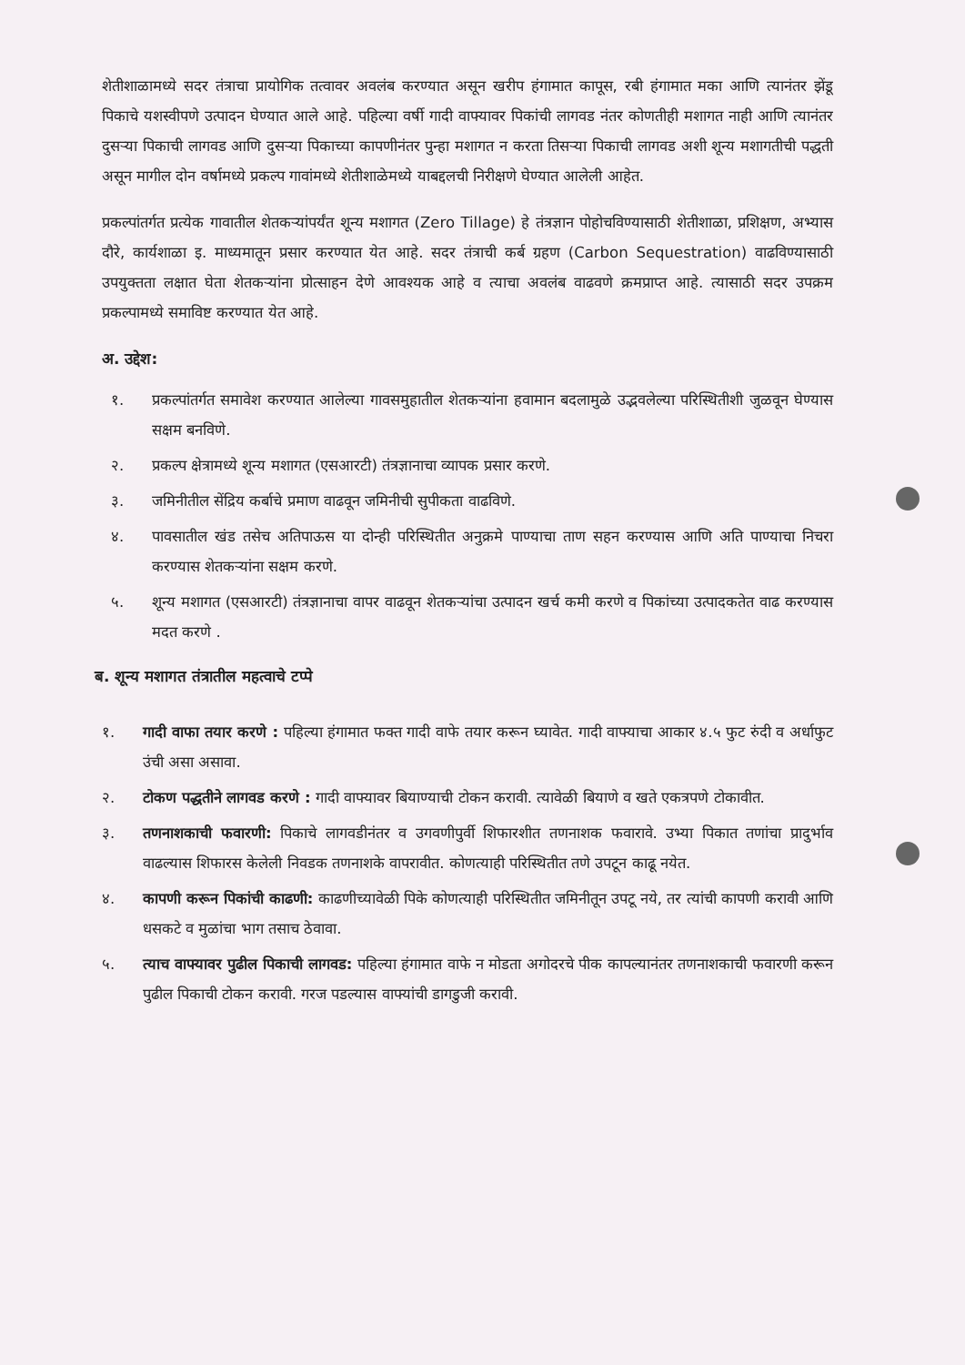शेतीशाळामध्ये सदर तंत्राचा प्रायोगिक तत्वावर अवलंब करण्यात असून खरीप हंगामात कापूस, रबी हंगामात मका आणि त्यानंतर झेंडू पिकाचे यशस्वीपणे उत्पादन घेण्यात आले आहे. पहिल्या वर्षी गादी वाफ्यावर पिकांची लागवड नंतर कोणतीही मशागत नाही आणि त्यानंतर दुसऱ्या पिकाची लागवड आणि दुसऱ्या पिकाच्या कापणीनंतर पुन्हा मशागत न करता तिसऱ्या पिकाची लागवड अशी शून्य मशागतीची पद्धती असून मागील दोन वर्षामध्ये प्रकल्प गावांमध्ये शेतीशाळेमध्ये याबद्दलची निरीक्षणे घेण्यात आलेली आहेत.
प्रकल्पांतर्गत प्रत्येक गावातील शेतकऱ्यांपर्यंत शून्य मशागत (Zero Tillage) हे तंत्रज्ञान पोहोचविण्यासाठी शेतीशाळा, प्रशिक्षण, अभ्यास दौरे, कार्यशाळा इ. माध्यमातून प्रसार करण्यात येत आहे. सदर तंत्राची कर्ब ग्रहण (Carbon Sequestration) वाढविण्यासाठी उपयुक्तता लक्षात घेता शेतकऱ्यांना प्रोत्साहन देणे आवश्यक आहे व त्याचा अवलंब वाढवणे क्रमप्राप्त आहे. त्यासाठी सदर उपक्रम प्रकल्पामध्ये समाविष्ट करण्यात येत आहे.
अ. उद्देश:
१. प्रकल्पांतर्गत समावेश करण्यात आलेल्या गावसमुहातील शेतकऱ्यांना हवामान बदलामुळे उद्भवलेल्या परिस्थितीशी जुळवून घेण्यास सक्षम बनविणे.
२. प्रकल्प क्षेत्रामध्ये शून्य मशागत (एसआरटी) तंत्रज्ञानाचा व्यापक प्रसार करणे.
३. जमिनीतील सेंद्रिय कर्बाचे प्रमाण वाढवून जमिनीची सुपीकता वाढविणे.
४. पावसातील खंड तसेच अतिपाऊस या दोन्ही परिस्थितीत अनुक्रमे पाण्याचा ताण सहन करण्यास आणि अति पाण्याचा निचरा करण्यास शेतकऱ्यांना सक्षम करणे.
५. शून्य मशागत (एसआरटी) तंत्रज्ञानाचा वापर वाढवून शेतकऱ्यांचा उत्पादन खर्च कमी करणे व पिकांच्या उत्पादकतेत वाढ करण्यास मदत करणे .
ब. शून्य मशागत तंत्रातील महत्वाचे टप्पे
१. गादी वाफा तयार करणे : पहिल्या हंगामात फक्त गादी वाफे तयार करून घ्यावेत. गादी वाफ्याचा आकार ४.५ फुट रुंदी व अर्धाफुट उंची असा असावा.
२. टोकण पद्धतीने लागवड करणे : गादी वाफ्यावर बियाण्याची टोकन करावी. त्यावेळी बियाणे व खते एकत्रपणे टोकावीत.
३. तणनाशकाची फवारणी: पिकाचे लागवडीनंतर व उगवणीपुर्वी शिफारशीत तणनाशक फवारावे. उभ्या पिकात तणांचा प्रादुर्भाव वाढल्यास शिफारस केलेली निवडक तणनाशके वापरावीत. कोणत्याही परिस्थितीत तणे उपटून काढू नयेत.
४. कापणी करून पिकांची काढणी: काढणीच्यावेळी पिके कोणत्याही परिस्थितीत जमिनीतून उपटू नये, तर त्यांची कापणी करावी आणि धसकटे व मुळांचा भाग तसाच ठेवावा.
५. त्याच वाफ्यावर पुढील पिकाची लागवड: पहिल्या हंगामात वाफे न मोडता अगोदरचे पीक कापल्यानंतर तणनाशकाची फवारणी करून पुढील पिकाची टोकन करावी. गरज पडल्यास वाफ्यांची डागडुजी करावी.